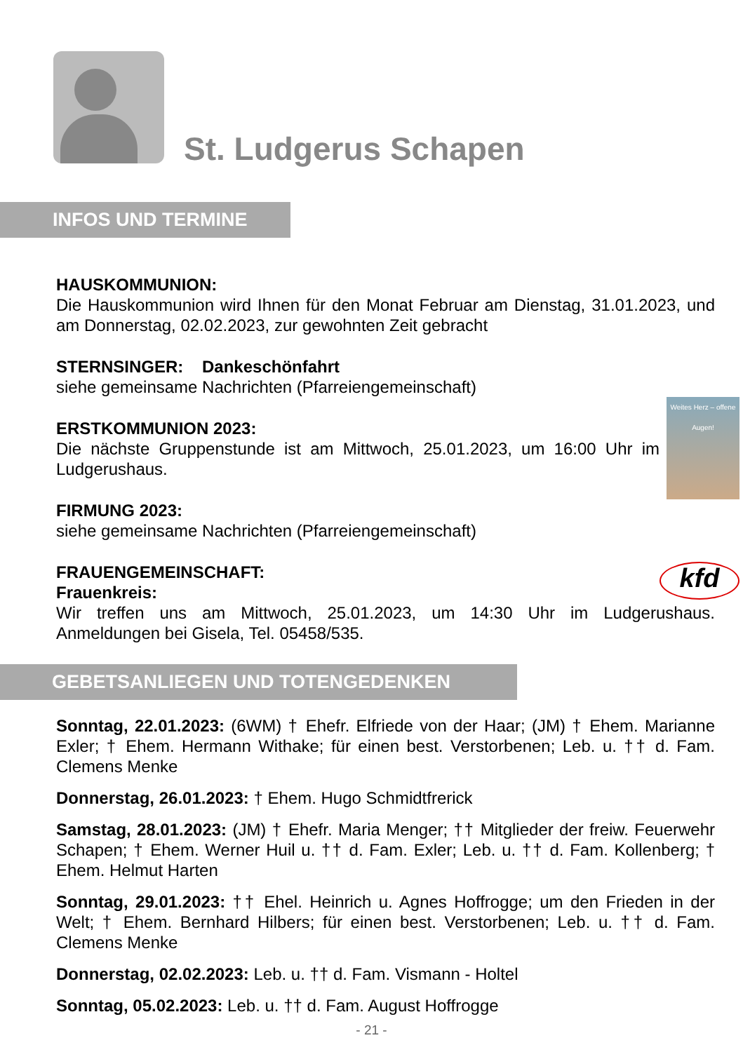St. Ludgerus Schapen
INFOS UND TERMINE
HAUSKOMMUNION:
Die Hauskommunion wird Ihnen für den Monat Februar am Dienstag, 31.01.2023, und am Donnerstag, 02.02.2023, zur gewohnten Zeit gebracht
STERNSINGER: Dankeschönfahrt
siehe gemeinsame Nachrichten (Pfarreiengemeinschaft)
Weites Herz – offene Augen! ERSTKOMMUNION 2023:
Die nächste Gruppenstunde ist am Mittwoch, 25.01.2023, um 16:00 Uhr im Ludgerushaus.
FIRMUNG 2023:
siehe gemeinsame Nachrichten (Pfarreiengemeinschaft)
kfd FRAUENGEMEINSCHAFT:
Frauenkreis:
Wir treffen uns am Mittwoch, 25.01.2023, um 14:30 Uhr im Ludgerushaus. Anmeldungen bei Gisela, Tel. 05458/535.
GEBETSANLIEGEN UND TOTENGEDENKEN
Sonntag, 22.01.2023: (6WM) † Ehefr. Elfriede von der Haar; (JM) † Ehem. Marianne Exler; † Ehem. Hermann Withake; für einen best. Verstorbenen; Leb. u. †† d. Fam. Clemens Menke
Donnerstag, 26.01.2023: † Ehem. Hugo Schmidtfrerick
Samstag, 28.01.2023: (JM) † Ehefr. Maria Menger; †† Mitglieder der freiw. Feuerwehr Schapen; † Ehem. Werner Huil u. †† d. Fam. Exler; Leb. u. †† d. Fam. Kollenberg; † Ehem. Helmut Harten
Sonntag, 29.01.2023: †† Ehel. Heinrich u. Agnes Hoffrogge; um den Frieden in der Welt; † Ehem. Bernhard Hilbers; für einen best. Verstorbenen; Leb. u. †† d. Fam. Clemens Menke
Donnerstag, 02.02.2023: Leb. u. †† d. Fam. Vismann - Holtel
Sonntag, 05.02.2023: Leb. u. †† d. Fam. August Hoffrogge
- 21 -